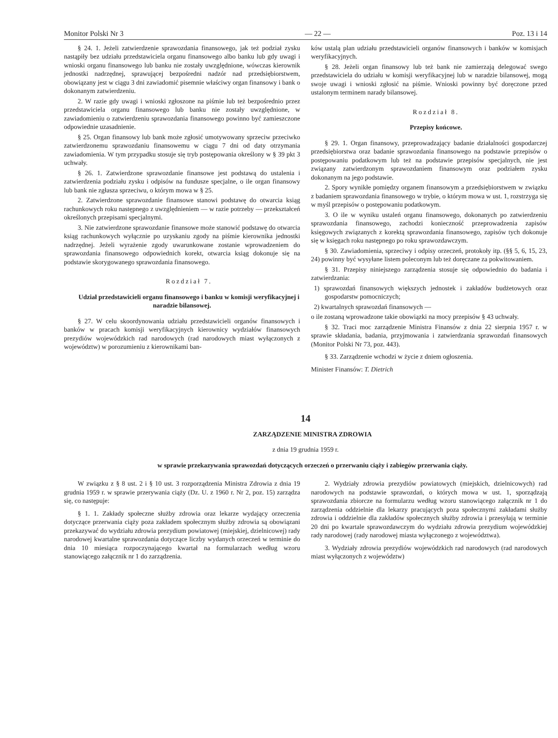Monitor Polski Nr 3 — 22 — Poz. 13 i 14
§ 24. 1. Jeżeli zatwierdzenie sprawozdania finansowego, jak też podział zysku nastąpiły bez udziału przedstawiciela organu finansowego albo banku lub gdy uwagi i wnioski organu finansowego lub banku nie zostały uwzględnione, wówczas kierownik jednostki nadrzędnej, sprawującej bezpośredni nadzór nad przedsiębiorstwem, obowiązany jest w ciągu 3 dni zawiadomić pisemnie właściwy organ finansowy i bank o dokonanym zatwierdzeniu.
2. W razie gdy uwagi i wnioski zgłoszone na piśmie lub też bezpośrednio przez przedstawiciela organu finansowego lub banku nie zostały uwzględnione, w zawiadomieniu o zatwierdzeniu sprawozdania finansowego powinno być zamieszczone odpowiednie uzasadnienie.
§ 25. Organ finansowy lub bank może zgłosić umotywowany sprzeciw przeciwko zatwierdzonemu sprawozdaniu finansowemu w ciągu 7 dni od daty otrzymania zawiadomienia. W tym przypadku stosuje się tryb postępowania określony w § 39 pkt 3 uchwały.
§ 26. 1. Zatwierdzone sprawozdanie finansowe jest podstawą do ustalenia i zatwierdzenia podziału zysku i odpisów na fundusze specjalne, o ile organ finansowy lub bank nie zgłasza sprzeciwu, o którym mowa w § 25.
2. Zatwierdzone sprawozdanie finansowe stanowi podstawę do otwarcia ksiąg rachunkowych roku następnego z uwzględnieniem — w razie potrzeby — przekształceń określonych przepisami specjalnymi.
3. Nie zatwierdzone sprawozdanie finansowe może stanowić podstawę do otwarcia ksiąg rachunkowych wyłącznie po uzyskaniu zgody na piśmie kierownika jednostki nadrzędnej. Jeżeli wyrażenie zgody uwarunkowane zostanie wprowadzeniem do sprawozdania finansowego odpowiednich korekt, otwarcia ksiąg dokonuje się na podstawie skorygowanego sprawozdania finansowego.
Rozdział 7.
Udział przedstawicieli organu finansowego i banku w komisji weryfikacyjnej i naradzie bilansowej.
§ 27. W celu skoordynowania udziału przedstawicieli organów finansowych i banków w pracach komisji weryfikacyjnych kierownicy wydziałów finansowych prezydiów wojewódzkich rad narodowych (rad narodowych miast wyłączonych z województw) w porozumieniu z kierownikami ban-
ków ustalą plan udziału przedstawicieli organów finansowych i banków w komisjach weryfikacyjnych.
§ 28. Jeżeli organ finansowy lub też bank nie zamierzają delegować swego przedstawiciela do udziału w komisji weryfikacyjnej lub w naradzie bilansowej, mogą swoje uwagi i wnioski zgłosić na piśmie. Wnioski powinny być doręczone przed ustalonym terminem narady bilansowej.
Rozdział 8.
Przepisy końcowe.
§ 29. 1. Organ finansowy, przeprowadzający badanie działalności gospodarczej przedsiębiorstwa oraz badanie sprawozdania finansowego na podstawie przepisów o postępowaniu podatkowym lub też na podstawie przepisów specjalnych, nie jest związany zatwierdzonym sprawozdaniem finansowym oraz podziałem zysku dokonanym na jego podstawie.
2. Spory wynikłe pomiędzy organem finansowym a przedsiębiorstwem w związku z badaniem sprawozdania finansowego w trybie, o którym mowa w ust. 1, rozstrzyga się w myśl przepisów o postępowaniu podatkowym.
3. O ile w wyniku ustaleń organu finansowego, dokonanych po zatwierdzeniu sprawozdania finansowego, zachodzi konieczność przeprowadzenia zapisów księgowych związanych z korektą sprawozdania finansowego, zapisów tych dokonuje się w księgach roku następnego po roku sprawozdawczym.
§ 30. Zawiadomienia, sprzeciwy i odpisy orzeczeń, protokoły itp. (§§ 5, 6, 15, 23, 24) powinny być wysyłane listem poleconym lub też doręczane za pokwitowaniem.
§ 31. Przepisy niniejszego zarządzenia stosuje się odpowiednio do badania i zatwierdzania:
1) sprawozdań finansowych większych jednostek i zakładów budżetowych oraz gospodarstw pomocniczych;
2) kwartalnych sprawozdań finansowych —
o ile zostaną wprowadzone takie obowiązki na mocy przepisów § 43 uchwały.
§ 32. Traci moc zarządzenie Ministra Finansów z dnia 22 sierpnia 1957 r. w sprawie składania, badania, przyjmowania i zatwierdzania sprawozdań finansowych (Monitor Polski Nr 73, poz. 443).
§ 33. Zarządzenie wchodzi w życie z dniem ogłoszenia.
Minister Finansów: T. Dietrich
14
ZARZĄDZENIE MINISTRA ZDROWIA
z dnia 19 grudnia 1959 r.
w sprawie przekazywania sprawozdań dotyczących orzeczeń o przerwaniu ciąży i zabiegów przerwania ciąży.
W związku z § 8 ust. 2 i § 10 ust. 3 rozporządzenia Ministra Zdrowia z dnia 19 grudnia 1959 r. w sprawie przerywania ciąży (Dz. U. z 1960 r. Nr 2, poz. 15) zarządza się, co następuje:
§ 1. 1. Zakłady społeczne służby zdrowia oraz lekarze wydający orzeczenia dotyczące przerwania ciąży poza zakładem społecznym służby zdrowia są obowiązani przekazywać do wydziału zdrowia prezydium powiatowej (miejskiej, dzielnicowej) rady narodowej kwartalne sprawozdania dotyczące liczby wydanych orzeczeń w terminie do dnia 10 miesiąca rozpoczynającego kwartał na formularzach według wzoru stanowiącego załącznik nr 1 do zarządzenia.
2. Wydziały zdrowia prezydiów powiatowych (miejskich, dzielnicowych) rad narodowych na podstawie sprawozdań, o których mowa w ust. 1, sporządzają sprawozdania zbiorcze na formularzu według wzoru stanowiącego załącznik nr 1 do zarządzenia oddzielnie dla lekarzy pracujących poza społecznymi zakładami służby zdrowia i oddzielnie dla zakładów społecznych służby zdrowia i przesyłają w terminie 20 dni po kwartale sprawozdawczym do wydziału zdrowia prezydium wojewódzkiej rady narodowej (rady narodowej miasta wyłączonego z województwa).
3. Wydziały zdrowia prezydiów wojewódzkich rad narodowych (rad narodowych miast wyłączonych z województw)